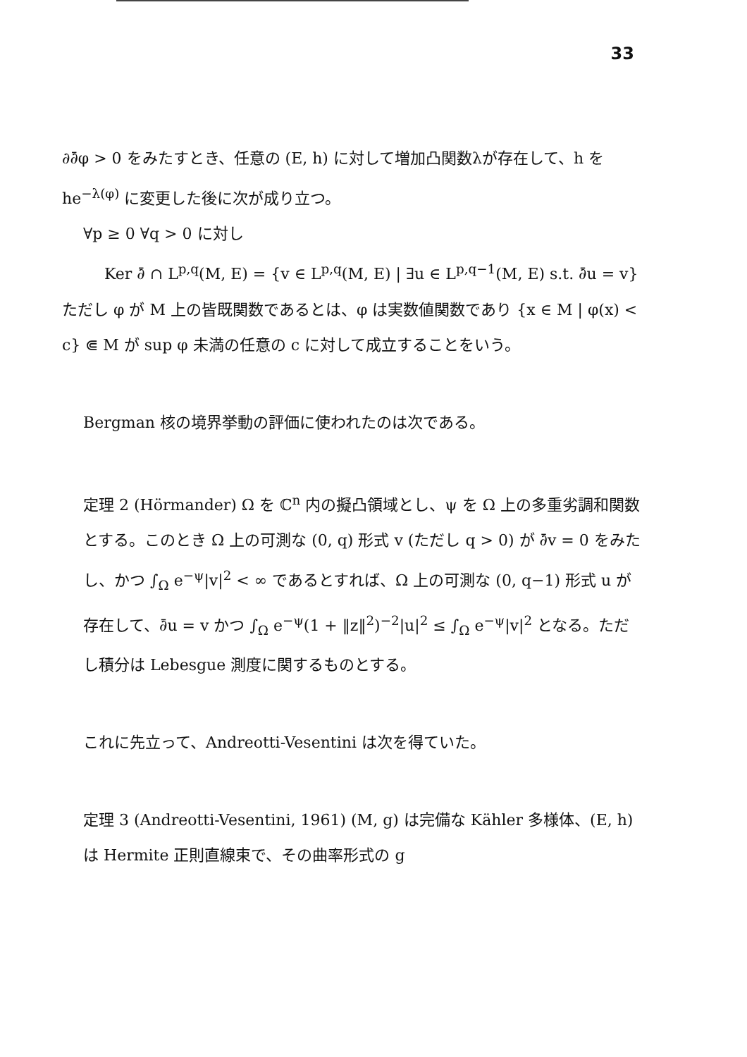33
∂∂̄φ > 0 をみたすとき、任意の (E, h) に対して増加凸関数λが存在して、h を he<sup>−λ(φ)</sup> に変更した後に次が成り立つ。
∀p ≥ 0 ∀q > 0 に対し
Ker ∂̄ ∩ L<sup>p,q</sup>(M, E) = {v ∈ L<sup>p,q</sup>(M, E) | ∃u ∈ L<sup>p,q−1</sup>(M, E) s.t. ∂̄u = v}
ただし φ が M 上の皆既関数であるとは、φ は実数値関数であり {x ∈ M | φ(x) < c} ⋐ M が sup φ 未満の任意の c に対して成立することをいう。
Bergman 核の境界挙動の評価に使われたのは次である。
定理 2 (Hörmander) Ω を ℂ<sup>n</sup> 内の擬凸領域とし、ψ を Ω 上の多重劣調和関数とする。このとき Ω 上の可測な (0, q) 形式 v (ただし q > 0) が ∂̄v = 0 をみたし、かつ ∫<sub>Ω</sub> e<sup>−ψ</sup>|v|<sup>2</sup> < ∞ であるとすれば、Ω 上の可測な (0, q−1) 形式 u が存在して、∂̄u = v かつ ∫<sub>Ω</sub> e<sup>−ψ</sup>(1 + ‖z‖<sup>2</sup>)<sup>−2</sup>|u|<sup>2</sup> ≤ ∫<sub>Ω</sub> e<sup>−ψ</sup>|v|<sup>2</sup> となる。ただし積分は Lebesgue 測度に関するものとする。
これに先立って、Andreotti-Vesentini は次を得ていた。
定理 3 (Andreotti-Vesentini, 1961) (M, g) は完備な Kähler 多様体、(E, h) は Hermite 正則直線束で、その曲率形式の g